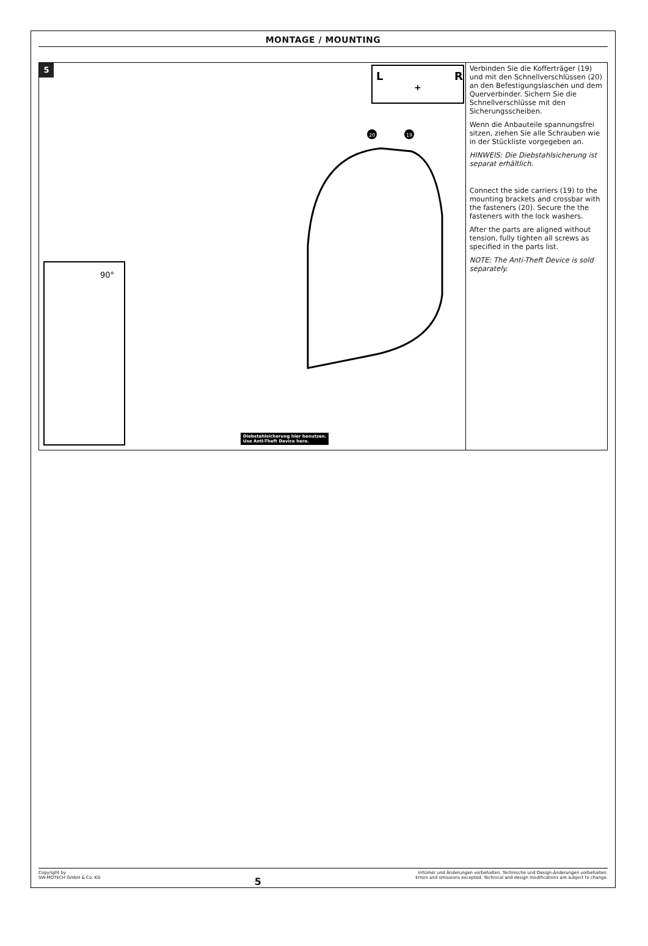MONTAGE / MOUNTING
5
L
R
+
90°
20
19
Diebstahlsicherung hier benutzen.
Use Anti-Theft Device here.
Verbinden Sie die Kofferträger (19) und mit den Schnellverschlüssen (20) an den Befestigungslaschen und dem Querverbinder. Sichern Sie die Schnellverschlüsse mit den Sicherungsscheiben.
Wenn die Anbauteile spannungsfrei sitzen, ziehen Sie alle Schrauben wie in der Stückliste vorgegeben an.
HINWEIS: Die Diebstahlsicherung ist separat erhältlich.
Connect the side carriers (19) to the mounting brackets and crossbar with the fasteners (20). Secure the the fasteners with the lock washers.
After the parts are aligned without tension, fully tighten all screws as specified in the parts list.
NOTE: The Anti-Theft Device is sold separately.
Copyright by
SW-MOTECH GmbH & Co. KG
5
Irrtümer und Änderungen vorbehalten. Technische und Design-Änderungen vorbehalten.
Errors and omissions excepted. Technical and design modifications are subject to change.